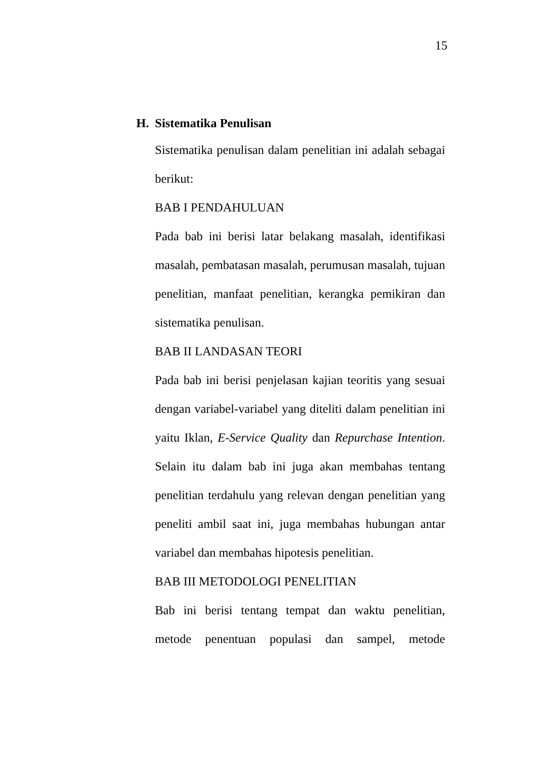15
H. Sistematika Penulisan
Sistematika penulisan dalam penelitian ini adalah sebagai berikut:
BAB I PENDAHULUAN
Pada bab ini berisi latar belakang masalah, identifikasi masalah, pembatasan masalah, perumusan masalah, tujuan penelitian, manfaat penelitian, kerangka pemikiran dan sistematika penulisan.
BAB II LANDASAN TEORI
Pada bab ini berisi penjelasan kajian teoritis yang sesuai dengan variabel-variabel yang diteliti dalam penelitian ini yaitu Iklan, E-Service Quality dan Repurchase Intention. Selain itu dalam bab ini juga akan membahas tentang penelitian terdahulu yang relevan dengan penelitian yang peneliti ambil saat ini, juga membahas hubungan antar variabel dan membahas hipotesis penelitian.
BAB III METODOLOGI PENELITIAN
Bab ini berisi tentang tempat dan waktu penelitian, metode penentuan populasi dan sampel, metode